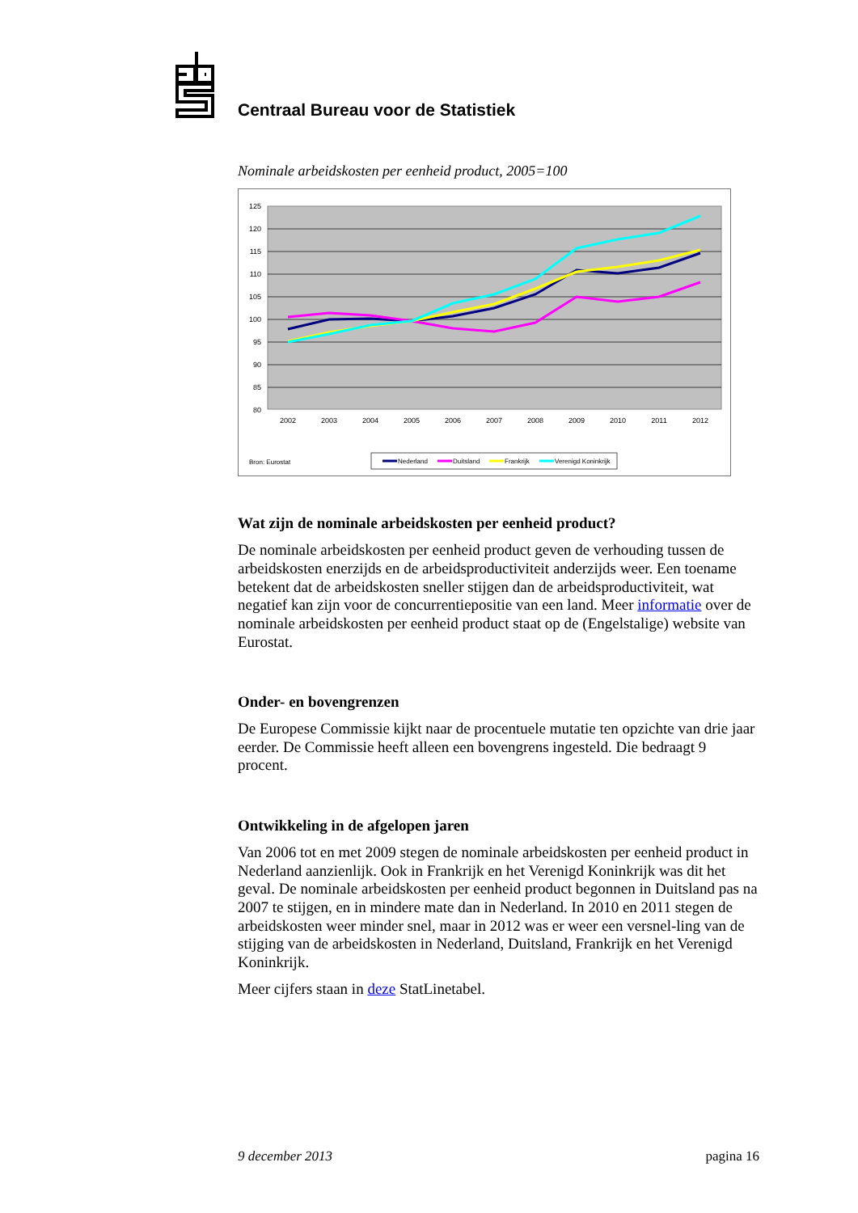Centraal Bureau voor de Statistiek
Nominale arbeidskosten per eenheid product, 2005=100
125
120
115
110
105
100
95
90
85
80
2002
2003
2004
2005
2006
2007
2008
2009
2010
2011
2012
Bron: Eurostat
Nederland
Duitsland
Frankrijk
Verenigd Koninkrijk
Wat zijn de nominale arbeidskosten per eenheid product?
De nominale arbeidskosten per eenheid product geven de verhouding tussen de arbeidskosten enerzijds en de arbeidsproductiviteit anderzijds weer. Een toename betekent dat de arbeidskosten sneller stijgen dan de arbeidsproductiviteit, wat negatief kan zijn voor de concurrentiepositie van een land. Meer informatie over de nominale arbeidskosten per eenheid product staat op de (Engelstalige) website van Eurostat.
Onder- en bovengrenzen
De Europese Commissie kijkt naar de procentuele mutatie ten opzichte van drie jaar eerder. De Commissie heeft alleen een bovengrens ingesteld. Die bedraagt 9 procent.
Ontwikkeling in de afgelopen jaren
Van 2006 tot en met 2009 stegen de nominale arbeidskosten per eenheid product in Nederland aanzienlijk. Ook in Frankrijk en het Verenigd Koninkrijk was dit het geval. De nominale arbeidskosten per eenheid product begonnen in Duitsland pas na 2007 te stijgen, en in mindere mate dan in Nederland. In 2010 en 2011 stegen de arbeidskosten weer minder snel, maar in 2012 was er weer een versnel-ling van de stijging van de arbeidskosten in Nederland, Duitsland, Frankrijk en het Verenigd Koninkrijk.
Meer cijfers staan in deze StatLinetabel.
9 december 2013 pagina 16